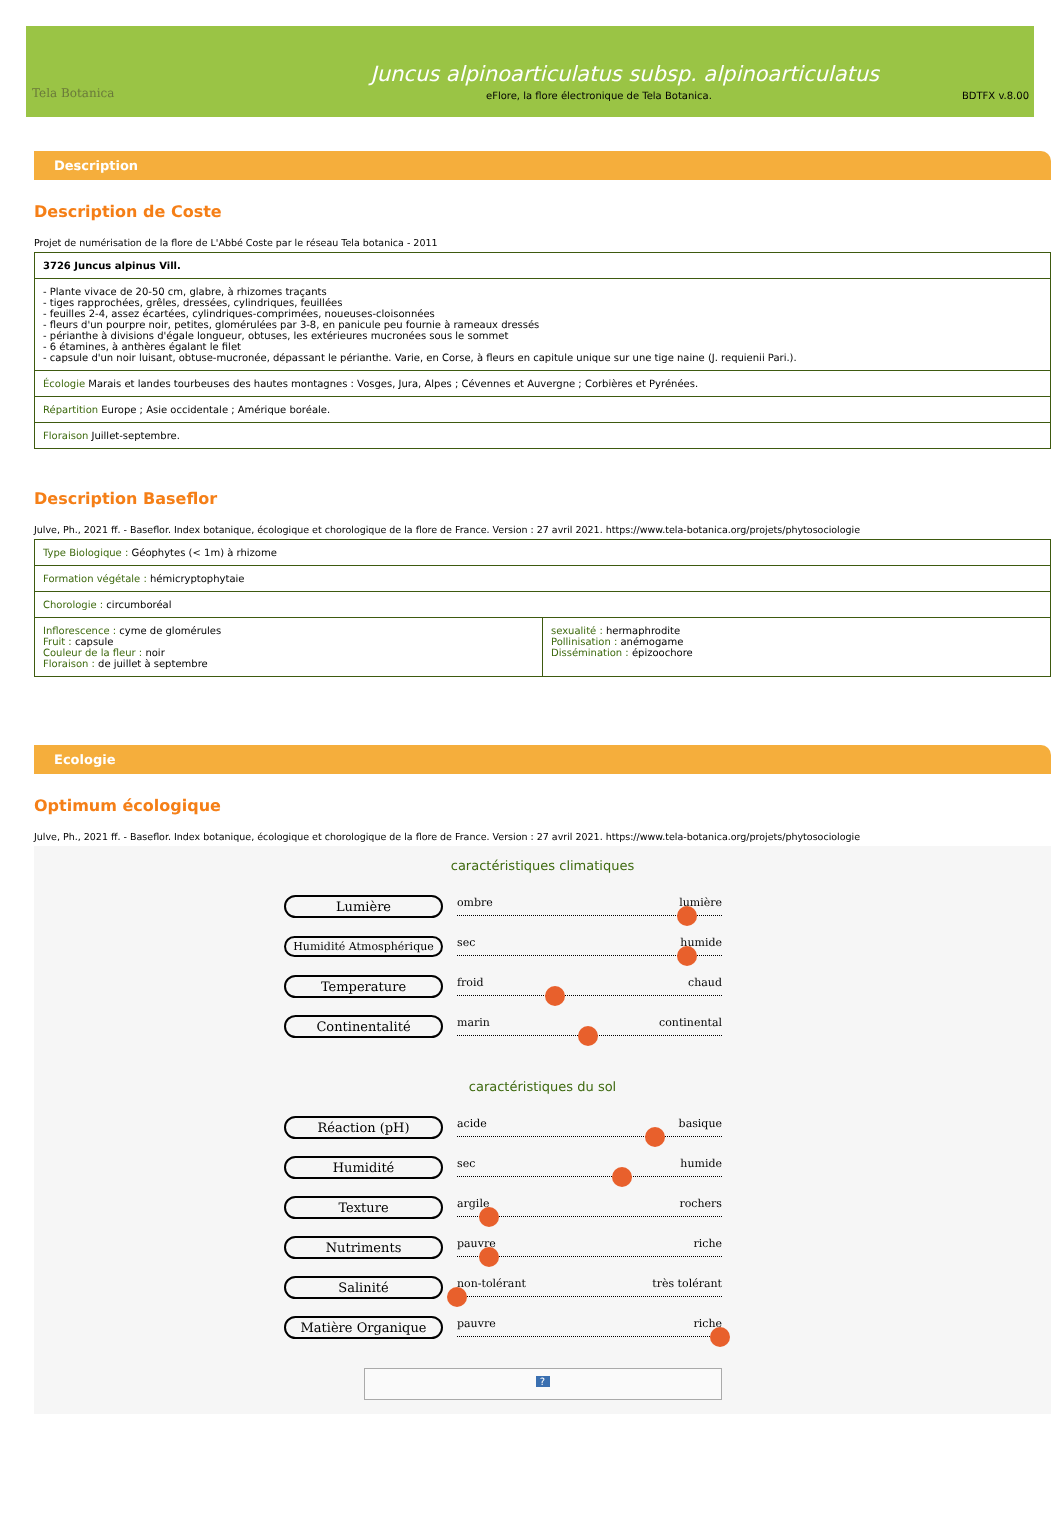Tela Botanica
Juncus alpinoarticulatus subsp. alpinoarticulatus
eFlore, la flore électronique de Tela Botanica. BDTFX v.8.00
Description
Description de Coste
Projet de numérisation de la flore de L'Abbé Coste par le réseau Tela botanica - 2011
| 3726 Juncus alpinus Vill. |
| - Plante vivace de 20-50 cm, glabre, à rhizomes traçants - tiges rapprochées, grêles, dressées, cylindriques, feuillées - feuilles 2-4, assez écartées, cylindriques-comprimées, noueuses-cloisonnées - fleurs d'un pourpre noir, petites, glomérulées par 3-8, en panicule peu fournie à rameaux dressés - périanthe à divisions d'égale longueur, obtuses, les extérieures mucronées sous le sommet - 6 étamines, à anthères égalant le filet - capsule d'un noir luisant, obtuse-mucronée, dépassant le périanthe. Varie, en Corse, à fleurs en capitule unique sur une tige naine (J. requienii Pari.). |
| Écologie Marais et landes tourbeuses des hautes montagnes : Vosges, Jura, Alpes ; Cévennes et Auvergne ; Corbières et Pyrénées. |
| Répartition Europe ; Asie occidentale ; Amérique boréale. |
| Floraison Juillet-septembre. |
Description Baseflor
Julve, Ph., 2021 ff. - Baseflor. Index botanique, écologique et chorologique de la flore de France. Version : 27 avril 2021. https://www.tela-botanica.org/projets/phytosociologie
| Type Biologique : Géophytes (< 1m) à rhizome | |
| Formation végétale : hémicryptophytaie | |
| Chorologie : circumboréal | |
| Inflorescence : cyme de glomérules Fruit : capsule Couleur de la fleur : noir Floraison : de juillet à septembre | sexualité : hermaphrodite Pollinisation : anémogame Dissémination : épizoochore |
Ecologie
Optimum écologique
Julve, Ph., 2021 ff. - Baseflor. Index botanique, écologique et chorologique de la flore de France. Version : 27 avril 2021. https://www.tela-botanica.org/projets/phytosociologie
caractéristiques climatiques
Lumière
ombre lumière
Humidité Atmosphérique sec humide
Temperature
froid chaud
Continentalité
marin continental
caractéristiques du sol
Réaction (pH)
acide basique
Humidité
sec humide
Texture
argile rochers
Nutriments
pauvre riche
Salinité
non-tolérant très tolérant
Matière Organique
pauvre riche
?